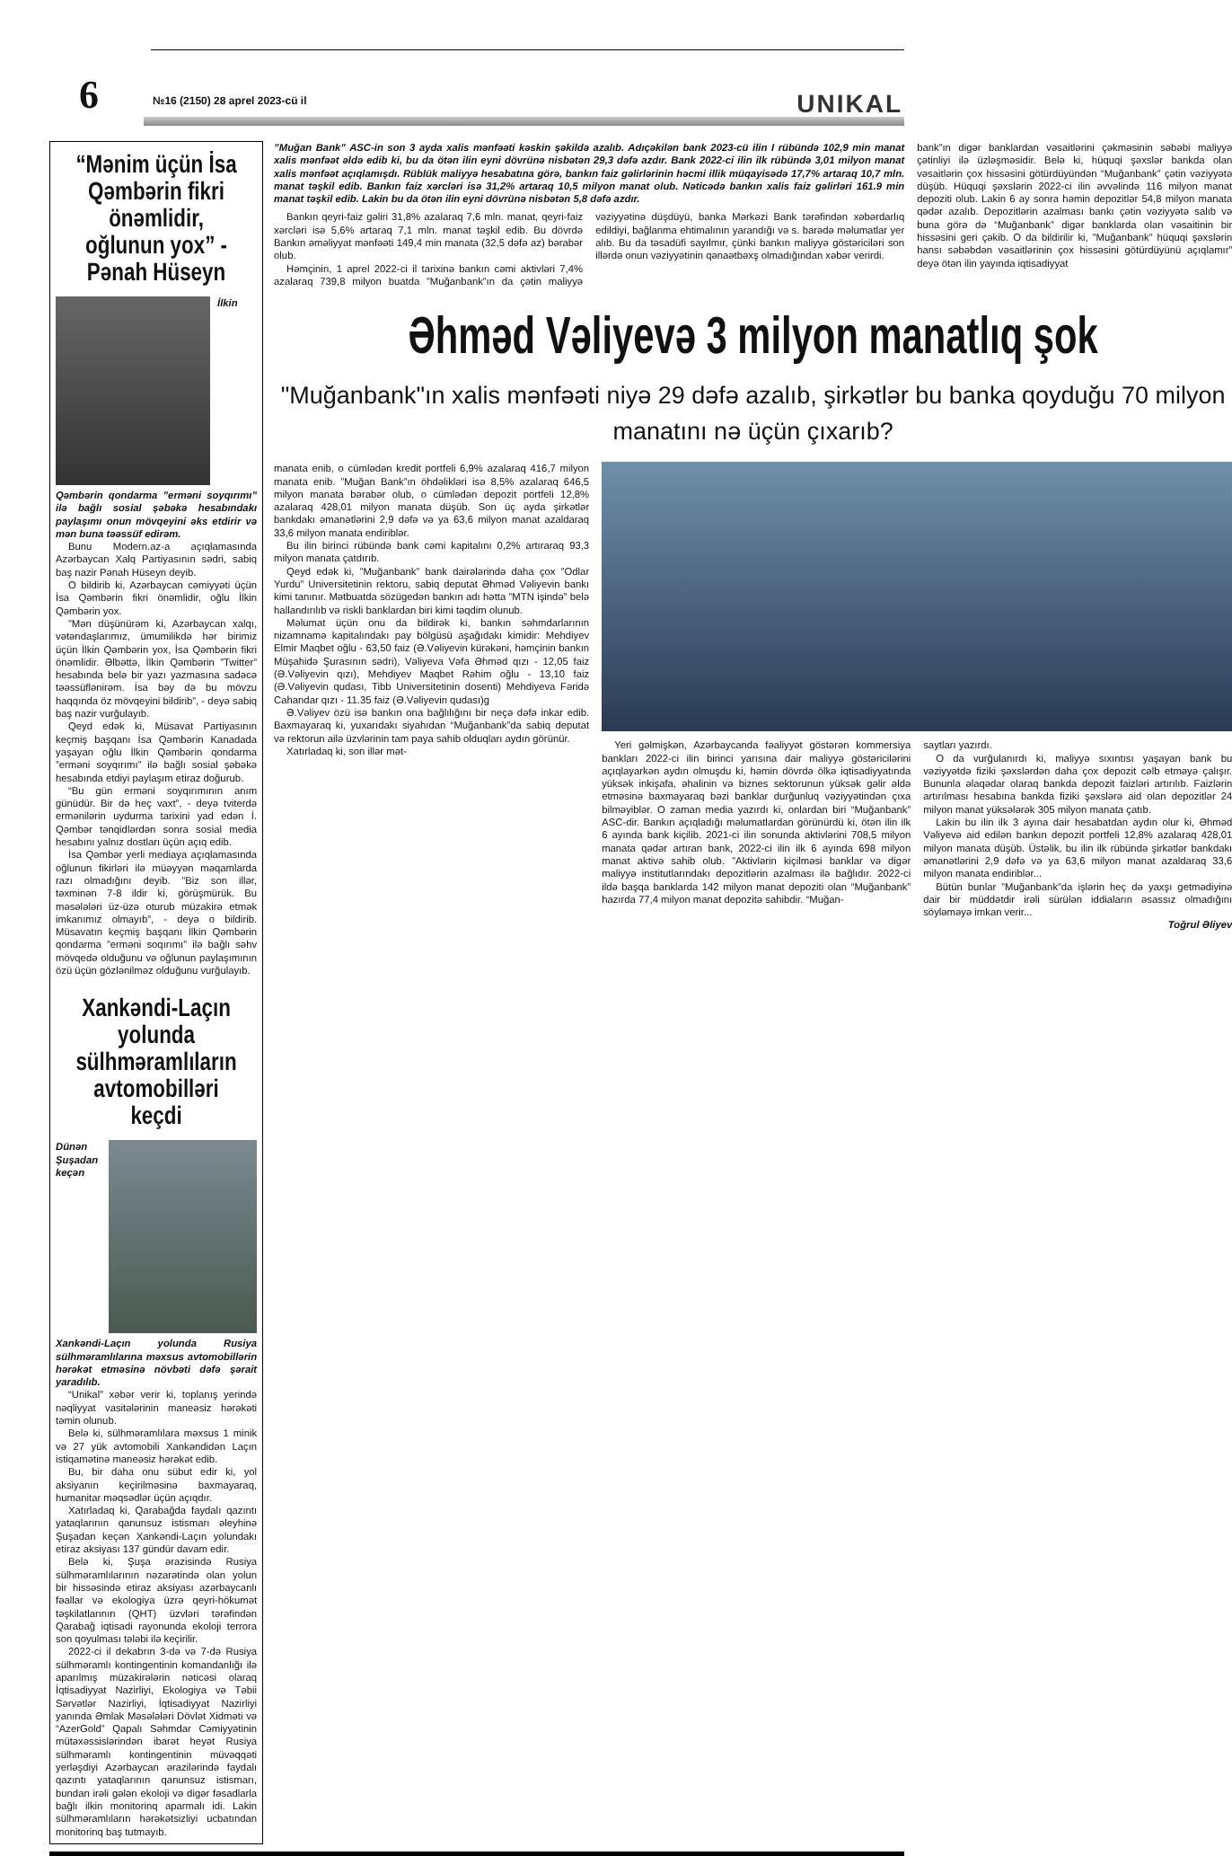6 №16 (2150) 28 aprel 2023-cü il UNIKAL
“Mənim üçün İsa Qəmbərin fikri önəmlidir, oğlunun yox” - Pənah Hüseyn
İlkin Qəmbərin qondarma ”erməni soyqırımı” ilə bağlı sosial şəbəkə hesabındakı paylaşımı onun mövqeyini əks etdirir və mən buna təəssüf edirəm.
Bunu Modern.az-a açıqlamasında Azərbaycan Xalq Partiyasının sədri, sabiq baş nazir Pənah Hüseyn deyib.
O bildirib ki, Azərbaycan cəmiyyəti üçün İsa Qəmbərin fikri önəmlidir, oğlu İlkin Qəmbərin yox.
”Mən düşünürəm ki, Azərbaycan xalqı, vətəndaşlarımız, ümumilikdə hər birimiz üçün İlkin Qəmbərin yox, İsa Qəmbərin fikri önəmlidir. Əlbəttə, İlkin Qəmbərin ”Twitter” hesabında belə bir yazı yazmasına sadəcə təəssüflənirəm. İsa bəy də bu mövzu haqqında öz mövqeyini bildirib”, - deyə sabiq baş nazir vurğulayıb.
Qeyd edək ki, Müsavat Partiyasının keçmiş başqanı İsa Qəmbərin Kanadada yaşayan oğlu İlkin Qəmbərin qondarma ”erməni soyqırımı” ilə bağlı sosial şəbəkə hesabında etdiyi paylaşım etiraz doğurub.
“Bu gün erməni soyqırımının anım günüdür. Bir də heç vaxt”, - deyə tviterdə ermənilərin uydurma tarixini yad edən İ. Qəmbər tənqidlərdən sonra sosial media hesabını yalnız dostları üçün açıq edib.
İsa Qəmbər yerli mediaya açıqlamasında oğlunun fikirləri ilə müəyyən məqamlarda razı olmadığını deyib. ”Biz son illər, təxminən 7-8 ildir ki, görüşmürük. Bu məsələləri üz-üzə oturub müzakirə etmək imkanımız olmayıb”, - deyə o bildirib. Müsavatın keçmiş başqanı İlkin Qəmbərin qondarma ”erməni soqırımı” ilə bağlı səhv mövqedə olduğunu və oğlunun paylaşımının özü üçün gözlənilməz olduğunu vurğulayıb.
Xankəndi-Laçın yolunda sülhməramlıların avtomobilləri keçdi
Dünən Şuşadan keçən Xankəndi-Laçın yolunda Rusiya sülhməramlılarına məxsus avtomobillərin hərəkət etməsinə növbəti dəfə şərait yaradılıb.
“Unikal” xəbər verir ki, toplanış yerində nəqliyyat vasitələrinin maneəsiz hərəkəti təmin olunub.
Belə ki, sülhməramlılara məxsus 1 minik və 27 yük avtomobili Xankəndidən Laçın istiqamətinə maneəsiz hərəkət edib.
Bu, bir daha onu sübut edir ki, yol aksiyanın keçirilməsinə baxmayaraq, humanitar məqsədlər üçün açıqdır.
Xatırladaq ki, Qarabağda faydalı qazıntı yataqlarının qanunsuz istismarı əleyhinə Şuşadan keçən Xankəndi-Laçın yolundakı etiraz aksiyası 137 gündür davam edir.
Belə ki, Şuşa ərazisində Rusiya sülhməramlılarının nəzarətində olan yolun bir hissəsində etiraz aksiyası azərbaycanlı fəallar və ekologiya üzrə qeyri-hökumət təşkilatlarının (QHT) üzvləri tərəfindən Qarabağ iqtisadi rayonunda ekoloji terrora son qoyulması tələbi ilə keçirilir.
2022-ci il dekabrın 3-də və 7-də Rusiya sülhməramlı kontingentinin komandanlığı ilə aparılmış müzakirələrin nəticəsi olaraq İqtisadiyyat Nazirliyi, Ekologiya və Təbii Sərvətlər Nazirliyi, İqtisadiyyat Nazirliyi yanında Əmlak Məsələləri Dövlət Xidməti və “AzerGold” Qapalı Səhmdar Cəmiyyətinin mütəxəssislərindən ibarət heyət Rusiya sülhməramlı kontingentinin müvəqqəti yerləşdiyi Azərbaycan ərazilərində faydalı qazıntı yataqlarının qanunsuz istismarı, bundan irəli gələn ekoloji və digər fəsadlarla bağlı ilkin monitorinq aparmalı idi. Lakin sülhməramlıların hərəkətsizliyi ucbatından monitorinq baş tutmayıb.
”Muğan Bank” ASC-in son 3 ayda xalis mənfəəti kəskin şəkildə azalıb. Adıçəkilən bank 2023-cü ilin I rübündə 102,9 min manat xalis mənfəət əldə edib ki, bu da ötən ilin eyni dövrünə nisbətən 29,3 dəfə azdır. Bank 2022-ci ilin ilk rübündə 3,01 milyon manat xalis mənfəət açıqlamışdı. Rüblük maliyyə hesabatına görə, bankın faiz gəlirlərinin həcmi illik müqayisədə 17,7% artaraq 10,7 mln. manat təşkil edib. Bankın faiz xərcləri isə 31,2% artaraq 10,5 milyon manat olub. Nəticədə bankın xalis faiz gəlirləri 161.9 min manat təşkil edib. Lakin bu da ötən ilin eyni dövrünə nisbətən 5,8 dəfə azdır.
Bankın qeyri-faiz gəliri 31,8% azalaraq 7,6 mln. manat, qeyri-faiz xərcləri isə 5,6% artaraq 7,1 mln. manat təşkil edib. Bu dövrdə Bankın əməliyyat mənfəəti 149,4 min manata (32,5 dəfə az) bərabər olub.
Həmçinin, 1 aprel 2022-ci il tarixinə bankın cəmi aktivləri 7,4% azalaraq 739,8 milyon buatda ”Muğanbank”ın da çətin maliyyə vəziyyətinə düşdüyü, banka Mərkəzi Bank tərəfindən xəbərdarlıq edildiyi, bağlanma ehtimalının yarandığı və s. barədə məlumatlar yer alıb. Bu da təsadüfi sayılmır, çünki bankın maliyyə göstəriciləri son illərdə onun vəziyyətinin qənaətbəxş olmadığından xəbər verirdi.
bank”ın digər banklardan vəsaitlərini çəkməsinin səbəbi maliyyə çətinliyi ilə üzləşməsidir. Belə ki, hüquqi şəxslər bankda olan vəsaitlərin çox hissəsini götürdüyündən “Muğanbank” çətin vəziyyətə düşüb. Hüquqi şəxslərin 2022-ci ilin əvvəlində 116 milyon manat depoziti olub. Lakin 6 ay sonra həmin depozitlər 54,8 milyon manata qədər azalıb. Depozitlərin azalması bankı çətin vəziyyətə salıb və buna görə də “Muğanbank” digər banklarda olan vəsaitinin bir hissəsini geri çəkib. O da bildirilir ki, ”Muğanbank” hüquqi şəxslərin hansı səbəbdən vəsaitlərinin çox hissəsini götürdüyünü açıqlamır” deyə ötən ilin yayında iqtisadiyyat
Əhməd Vəliyevə 3 milyon manatlıq şok
"Muğanbank"ın xalis mənfəəti niyə 29 dəfə azalıb, şirkətlər bu banka qoyduğu 70 milyon manatını nə üçün çıxarıb?
manata enib, o cümlədən kredit portfeli 6,9% azalaraq 416,7 milyon manata enib. ”Muğan Bank”ın öhdəlikləri isə 8,5% azalaraq 646,5 milyon manata bərabər olub, o cümlədən depozit portfeli 12,8% azalaraq 428,01 milyon manata düşüb. Son üç ayda şirkətlər bankdakı əmanətlərini 2,9 dəfə və ya 63,6 milyon manat azaldaraq 33,6 milyon manata endiriblər.
Bu ilin birinci rübündə bank cəmi kapitalını 0,2% artıraraq 93,3 milyon manata çatdırıb.
Qeyd edək ki, ”Muğanbank” bank dairələrində daha çox ”Odlar Yurdu” Universitetinin rektoru, sabiq deputat Əhməd Vəliyevin bankı kimi tanınır. Mətbuatda sözügedən bankın adı hətta ”MTN işində” belə hallandırılıb və riskli banklardan biri kimi təqdim olunub.
Məlumat üçün onu da bildirək ki, bankın səhmdarlarının nizamnamə kapitalındakı pay bölgüsü aşağıdakı kimidir: Mehdiyev Elmir Maqbet oğlu - 63,50 faiz (Ə.Vəliyevin kürəkəni, həmçinin bankın Müşahidə Şurasının sədri), Vəliyeva Vəfa Əhməd qızı - 12,05 faiz (Ə.Vəliyevin qızı), Mehdiyev Maqbet Rəhim oğlu - 13,10 faiz (Ə.Vəliyevin qudası, Tibb Universitetinin dosenti) Mehdiyeva Fəridə Cahandar qızı - 11.35 faiz (Ə.Vəliyevin qudası)g
Ə.Vəliyev özü isə bankın ona bağlılığını bir neçə dəfə inkar edib. Baxmayaraq ki, yuxarıdakı siyahıdan “Muğanbank”da sabiq deputat və rektorun ailə üzvlərinin tam paya sahib olduqları aydın görünür.
Xatırladaq ki, son illər mət-
Yeri gəlmişkən, Azərbaycanda fəaliyyət göstərən kommersiya bankları 2022-ci ilin birinci yarısına dair maliyyə göstəricilərini açıqlayarkən aydın olmuşdu ki, həmin dövrdə ölkə iqtisadiyyatında yüksək inkişafa, əhalinin və biznes sektorunun yüksək gəlir əldə etməsinə baxmayaraq bəzi banklar durğunluq vəziyyətindən çıxa bilməyiblər. O zaman media yazırdı ki, onlardan biri “Muğanbank” ASC-dir. Bankın açıqladığı məlumatlardan görünürdü ki, ötən ilin ilk 6 ayında bank kiçilib. 2021-ci ilin sonunda aktivlərini 708,5 milyon manata qədər artıran bank, 2022-ci ilin ilk 6 ayında 698 milyon manat aktivə sahib olub. ”Aktivlərin kiçilməsi banklar və digər maliyyə institutlarındakı depozitlərin azalması ilə bağlıdır. 2022-ci ildə başqa banklarda 142 milyon manat depoziti olan “Muğanbank” hazırda 77,4 milyon manat depozitə sahibdir. “Muğan-
saytları yazırdı.
O da vurğulanırdı ki, maliyyə sıxıntısı yaşayan bank bu vəziyyətdə fiziki şəxslərdən daha çox depozit cəlb etməyə çalışır. Bununla əlaqədar olaraq bankda depozit faizləri artırılıb. Faizlərin artırılması hesabına bankda fiziki şəxslərə aid olan depozitlər 24 milyon manat yüksələrək 305 milyon manata çatıb.
Lakin bu ilin ilk 3 ayına dair hesabatdan aydın olur ki, Əhməd Vəliyevə aid edilən bankın depozit portfeli 12,8% azalaraq 428,01 milyon manata düşüb. Üstəlik, bu ilin ilk rübündə şirkətlər bankdakı əmanətlərini 2,9 dəfə və ya 63,6 milyon manat azaldaraq 33,6 milyon manata endiriblər...
Bütün bunlar ”Muğanbank”da işlərin heç də yaxşı getmədiyinə dair bir müddətdir irəli sürülən iddiaların əsassız olmadığını söyləməyə imkan verir...
Toğrul Əliyev